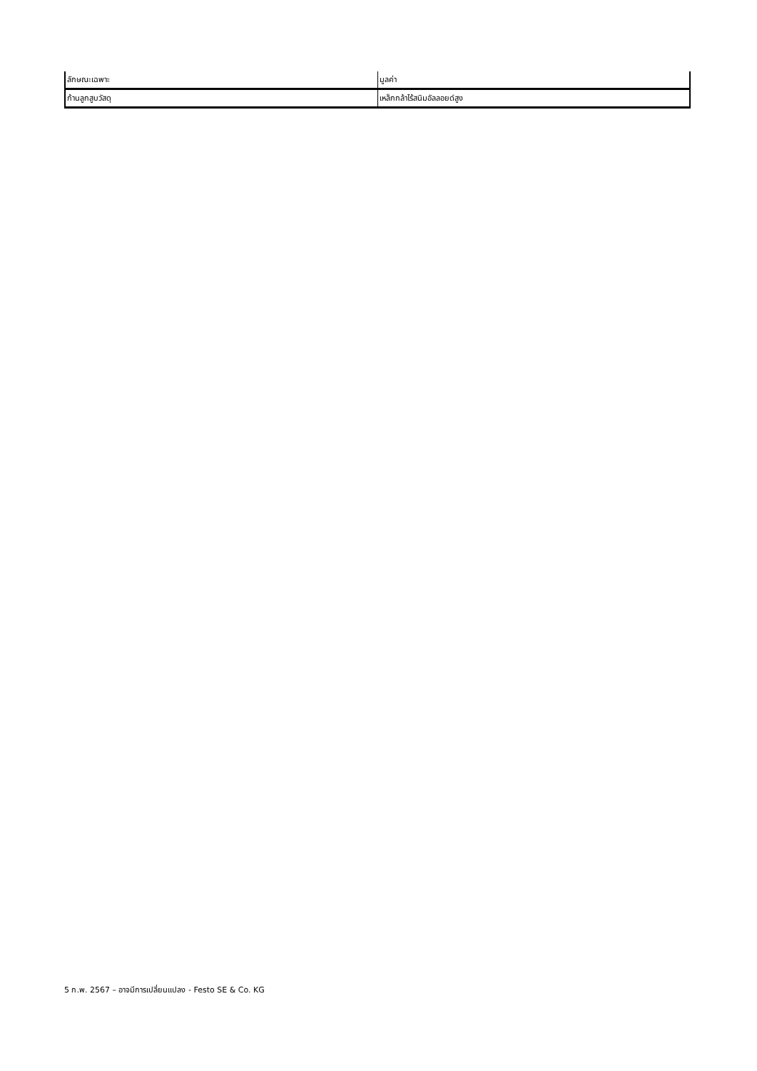| ลักษณะเฉพาะ | มูลค่า |
| --- | --- |
| ก้านลูกสูบวัสดุ | เหล็กกล้าไร้สนิมอัลลอยด์สูง |
5 ก.พ. 2567 – อาจมีการเปลี่ยนแปลง - Festo SE & Co. KG